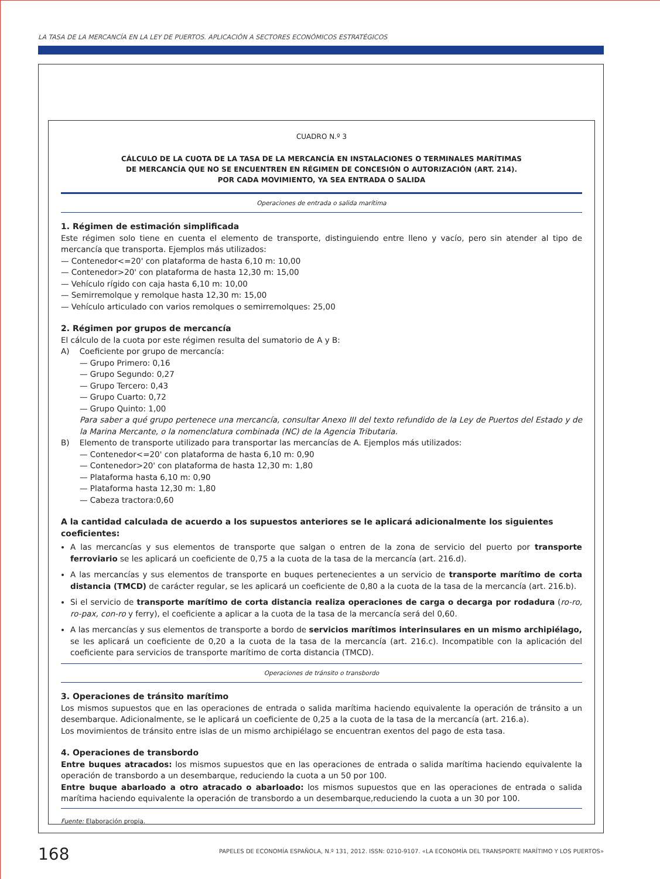LA TASA DE LA MERCANCÍA EN LA LEY DE PUERTOS. APLICACIÓN A SECTORES ECONÓMICOS ESTRATÉGICOS
CUADRO N.º 3
CÁLCULO DE LA CUOTA DE LA TASA DE LA MERCANCÍA EN INSTALACIONES O TERMINALES MARÍTIMAS
DE MERCANCÍA QUE NO SE ENCUENTREN EN RÉGIMEN DE CONCESIÓN O AUTORIZACIÓN (ART. 214).
POR CADA MOVIMIENTO, YA SEA ENTRADA O SALIDA
Operaciones de entrada o salida marítima
1. Régimen de estimación simplificada
Este régimen solo tiene en cuenta el elemento de transporte, distinguiendo entre lleno y vacío, pero sin atender al tipo de mercancía que transporta. Ejemplos más utilizados:
— Contenedor<=20' con plataforma de hasta 6,10 m: 10,00
— Contenedor>20' con plataforma de hasta 12,30 m: 15,00
— Vehículo rígido con caja hasta 6,10 m: 10,00
— Semirremolque y remolque hasta 12,30 m: 15,00
— Vehículo articulado con varios remolques o semirremolques: 25,00
2. Régimen por grupos de mercancía
El cálculo de la cuota por este régimen resulta del sumatorio de A y B:
A) Coeficiente por grupo de mercancía:
— Grupo Primero: 0,16
— Grupo Segundo: 0,27
— Grupo Tercero: 0,43
— Grupo Cuarto: 0,72
— Grupo Quinto: 1,00
Para saber a qué grupo pertenece una mercancía, consultar Anexo III del texto refundido de la Ley de Puertos del Estado y de la Marina Mercante, o la nomenclatura combinada (NC) de la Agencia Tributaria.
B) Elemento de transporte utilizado para transportar las mercancías de A. Ejemplos más utilizados:
— Contenedor<=20' con plataforma de hasta 6,10 m: 0,90
— Contenedor>20' con plataforma de hasta 12,30 m: 1,80
— Plataforma hasta 6,10 m: 0,90
— Plataforma hasta 12,30 m: 1,80
— Cabeza tractora:0,60
A la cantidad calculada de acuerdo a los supuestos anteriores se le aplicará adicionalmente los siguientes coeficientes:
A las mercancías y sus elementos de transporte que salgan o entren de la zona de servicio del puerto por transporte ferroviario se les aplicará un coeficiente de 0,75 a la cuota de la tasa de la mercancía (art. 216.d).
A las mercancías y sus elementos de transporte en buques pertenecientes a un servicio de transporte marítimo de corta distancia (TMCD) de carácter regular, se les aplicará un coeficiente de 0,80 a la cuota de la tasa de la mercancía (art. 216.b).
Si el servicio de transporte marítimo de corta distancia realiza operaciones de carga o decarga por rodadura (ro-ro, ro-pax, con-ro y ferry), el coeficiente a aplicar a la cuota de la tasa de la mercancía será del 0,60.
A las mercancías y sus elementos de transporte a bordo de servicios marítimos interinsulares en un mismo archipiélago, se les aplicará un coeficiente de 0,20 a la cuota de la tasa de la mercancía (art. 216.c). Incompatible con la aplicación del coeficiente para servicios de transporte marítimo de corta distancia (TMCD).
Operaciones de tránsito o transbordo
3. Operaciones de tránsito marítimo
Los mismos supuestos que en las operaciones de entrada o salida marítima haciendo equivalente la operación de tránsito a un desembarque. Adicionalmente, se le aplicará un coeficiente de 0,25 a la cuota de la tasa de la mercancía (art. 216.a).
Los movimientos de tránsito entre islas de un mismo archipiélago se encuentran exentos del pago de esta tasa.
4. Operaciones de transbordo
Entre buques atracados: los mismos supuestos que en las operaciones de entrada o salida marítima haciendo equivalente la operación de transbordo a un desembarque, reduciendo la cuota a un 50 por 100.
Entre buque abarloado a otro atracado o abarloado: los mismos supuestos que en las operaciones de entrada o salida marítima haciendo equivalente la operación de transbordo a un desembarque,reduciendo la cuota a un 30 por 100.
Fuente: Elaboración propia.
168
PAPELES DE ECONOMÍA ESPAÑOLA, N.º 131, 2012. ISSN: 0210-9107. «LA ECONOMÍA DEL TRANSPORTE MARÍTIMO Y LOS PUERTOS»